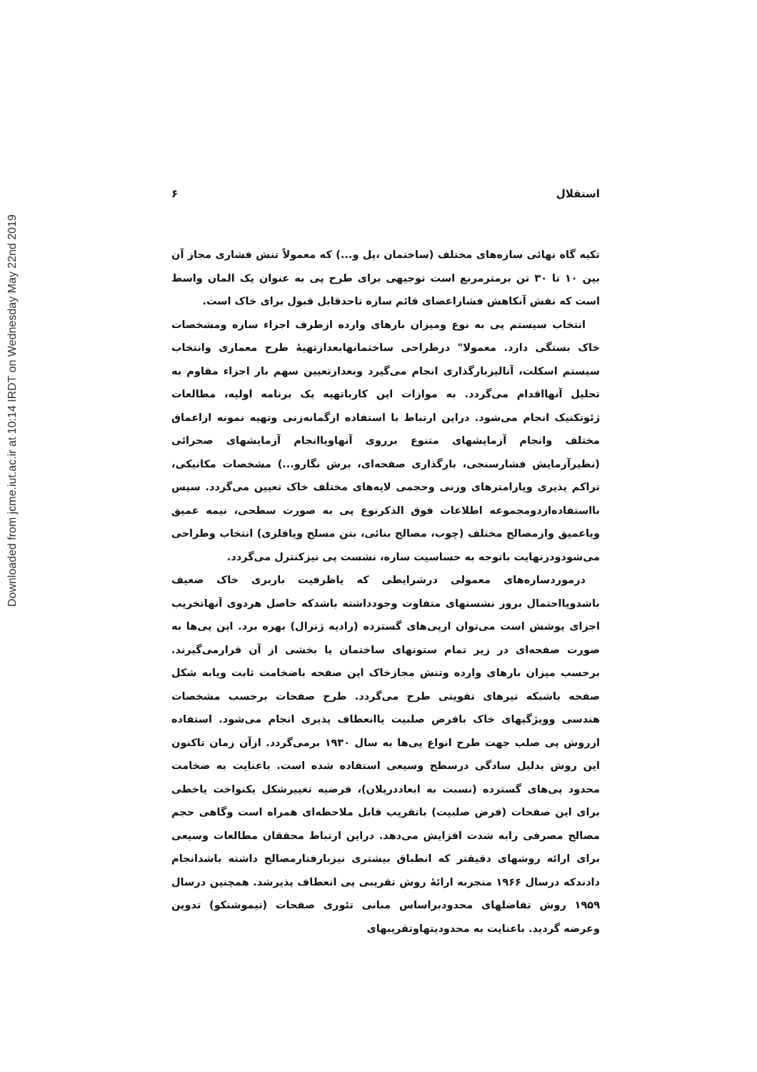Downloaded from jcme.iut.ac.ir at 10:14 IRDT on Wednesday May 22nd 2019
استقلال ۶
تکیه گاه نهائی سازه‌های مختلف (ساختمان ،پل و...) که معمولاً تنش فشاری مجاز آن بین ۱۰ تا ۳۰ تن برمترمربع است توجیهی برای طرح پی به عنوان یک المان واسط است که نقش آنکاهش فشاراعضای قائم سازه تاحدقابل قبول برای خاک است.
انتخاب سیستم پی به نوع ومیزان بارهای وارده ازطرف اجزاء سازه ومشخصات خاک بستگی دارد. معمولا" درطراحی ساختمانهابعدازتهیهٔ طرح معماری وانتخاب سیستم اسکلت، آنالیزبارگذاری انجام می‌گیرد وبعدازتعیین سهم بار اجزاء مقاوم به تحلیل آنهااقدام می‌گردد. به موازات این کارباتهیه یک برنامه اولیه، مطالعات ژئوتکنیک انجام می‌شود. دراین ارتباط با استفاده ازگمانه‌زنی وتهیه نمونه ازاعماق مختلف وانجام آزمایشهای متنوع برروی آنهاویاانجام آزمایشهای صحرائی (نظیرآزمایش فشارسنجی، بارگذاری صفحه‌ای، برش نگارو...) مشخصات مکانیکی، تراکم پذیری وپارامترهای وزنی وحجمی لایه‌های مختلف خاک تعیین می‌گردد. سپس بااستفاده‌ازدومجموعه اطلاعات فوق الذکرنوع پی به صورت سطحی، نیمه عمیق ویاعمیق وازمصالح مختلف (چوب، مصالح بنائی، بتن مسلح ویافلزی) انتخاب وطراحی می‌شودودرنهایت باتوجه به حساسیت سازه، نشست پی نیزکنترل می‌گردد.
درموردسازه‌های معمولی درشرایطی که یاظرفیت باربری خاک ضعیف باشدویااحتمال بروز نشستهای متفاوت وجودداشته باشدکه حاصل هردوی آنهاتخریب اجزای پوشش است می‌توان ازپی‌های گسترده (رادیه ژنرال) بهره برد. این پی‌ها به صورت صفحه‌ای در زیر تمام ستونهای ساختمان یا بخشی از آن قرارمی‌گیرند. برحسب میزان بارهای وارده وتنش مجازخاک این صفحه باضخامت ثابت ویابه شکل صفحه باشبکه تیرهای تقویتی طرح می‌گردد. طرح صفحات برحسب مشخصات هندسی وویژگیهای خاک بافرض صلبیت یاانعطاف پذیری انجام می‌شود. استفاده ازروش پی صلب جهت طرح انواع پی‌ها به سال ۱۹۳۰ برمی‌گردد. ازآن زمان تاکنون این روش بدلیل سادگی درسطح وسیعی استفاده شده است. باعنایت به ضخامت محدود پی‌های گسترده (نسبت به ابعاددرپلان)، فرضیه تغییرشکل یکنواخت یاخطی برای این صفحات (فرض صلبیت) باتقریب قابل ملاحظه‌ای همراه است وگاهی حجم مصالح مصرفی رابه شدت افزایش می‌دهد. دراین ارتباط محققان مطالعات وسیعی برای ارائه روشهای دقیقتر که انطباق بیشتری نیزبارفتارمصالح داشته باشدانجام دادندکه درسال ۱۹۶۶ منجربه ارائهٔ روش تقریبی پی انعطاف پذیرشد. همچنین درسال ۱۹۵۹ روش تفاضلهای محدودبراساس مبانی تئوری صفحات (تیموشنکو) تدوین وعرضه گردید. باعنایت به محدودیتهاوتقریبهای